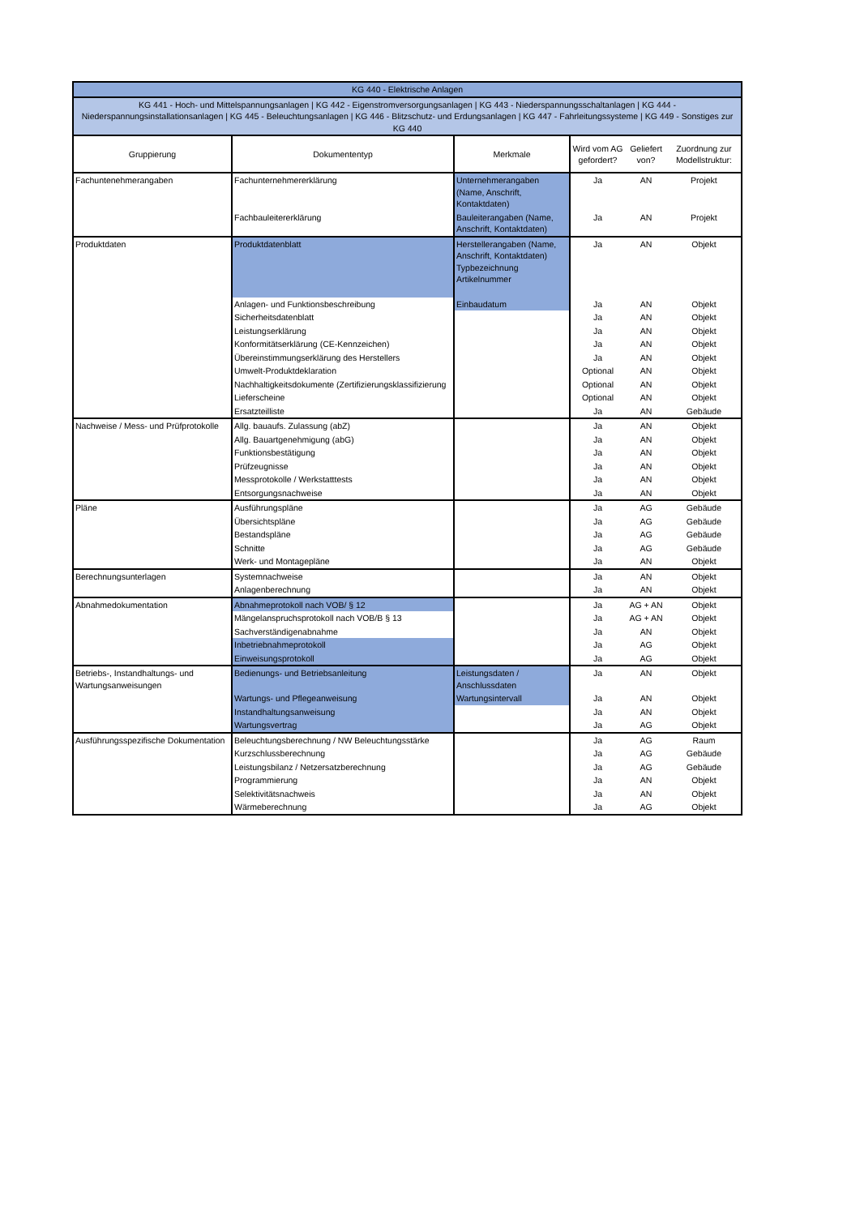| KG 440 - Elektrische Anlagen | | | | | |
| KG 441 - Hoch- und Mittelspannungsanlagen / KG 442 - Eigenstromversorgungsanlagen / KG 443 - Niederspannungsschaltanlagen / KG 444 - Niederspannungsinstallationsanlagen / KG 445 - Beleuchtungsanlagen / KG 446 - Blitzschutz- und Erdungsanlagen / KG 447 - Fahrleitungssysteme / KG 449 - Sonstiges zur KG 440 | | | | | |
| Gruppierung | Dokumententyp | Merkmale | Wird vom AG gefordert? | Geliefert von? | Zuordnung zur Modellstruktur: |
| Fachuntenehmerangaben | Fachunternehmererklärung | Unternehmerangaben (Name, Anschrift, Kontaktdaten) | Ja | AN | Projekt |
| | Fachbauleitererklärung | Bauleiterangaben (Name, Anschrift, Kontaktdaten) | Ja | AN | Projekt |
| Produktdaten | Produktdatenblatt | Herstellerangaben (Name, Anschrift, Kontaktdaten) Typbezeichnung Artikelnummer | Ja | AN | Objekt |
| | Anlagen- und Funktionsbeschreibung | Einbaudatum | Ja | AN | Objekt |
| | Sicherheitsdatenblatt | | Ja | AN | Objekt |
| | Leistungserklärung | | Ja | AN | Objekt |
| | Konformitätserklärung (CE-Kennzeichen) | | Ja | AN | Objekt |
| | Übereinstimmungserklärung des Herstellers | | Ja | AN | Objekt |
| | Umwelt-Produktdeklaration | | Optional | AN | Objekt |
| | Nachhaltigkeitsdokumente (Zertifizierungsklassifizierung | | Optional | AN | Objekt |
| | Lieferscheine | | Optional | AN | Objekt |
| | Ersatzteilliste | | Ja | AN | Gebäude |
| Nachweise / Mess- und Prüfprotokolle | Allg. bauaufs. Zulassung (abZ) | | Ja | AN | Objekt |
| | Allg. Bauartgenehmigung (abG) | | Ja | AN | Objekt |
| | Funktionsbestätigung | | Ja | AN | Objekt |
| | Prüfzeugnisse | | Ja | AN | Objekt |
| | Messprotokolle / Werkstatttests | | Ja | AN | Objekt |
| | Entsorgungsnachweise | | Ja | AN | Objekt |
| Pläne | Ausführungspläne | | Ja | AG | Gebäude |
| | Übersichtspläne | | Ja | AG | Gebäude |
| | Bestandspläne | | Ja | AG | Gebäude |
| | Schnitte | | Ja | AG | Gebäude |
| | Werk- und Montagepläne | | Ja | AN | Objekt |
| Berechnungsunterlagen | Systemnachweise | | Ja | AN | Objekt |
| | Anlagenberechnung | | Ja | AN | Objekt |
| Abnahmedokumentation | Abnahmeprotokoll nach VOB/ § 12 | | Ja | AG + AN | Objekt |
| | Mängelanspruchsprotokoll nach VOB/B § 13 | | Ja | AG + AN | Objekt |
| | Sachverständigenabnahme | | Ja | AN | Objekt |
| | Inbetriebnahmeprotokoll | | Ja | AG | Objekt |
| | Einweisungsprotokoll | | Ja | AG | Objekt |
| Betriebs-, Instandhaltungs- und Wartungsanweisungen | Bedienungs- und Betriebsanleitung | Leistungsdaten / Anschlussdaten | Ja | AN | Objekt |
| | Wartungs- und Pflegeanweisung | Wartungsintervall | Ja | AN | Objekt |
| | Instandhaltungsanweisung | | Ja | AN | Objekt |
| | Wartungsvertrag | | Ja | AG | Objekt |
| Ausführungsspezifische Dokumentation | Beleuchtungsberechnung / NW Beleuchtungsstärke | | Ja | AG | Raum |
| | Kurzschlussberechnung | | Ja | AG | Gebäude |
| | Leistungsbilanz / Netzersatzberechnung | | Ja | AG | Gebäude |
| | Programmierung | | Ja | AN | Objekt |
| | Selektivitätsnachweis | | Ja | AN | Objekt |
| | Wärmeberechnung | | Ja | AG | Objekt |